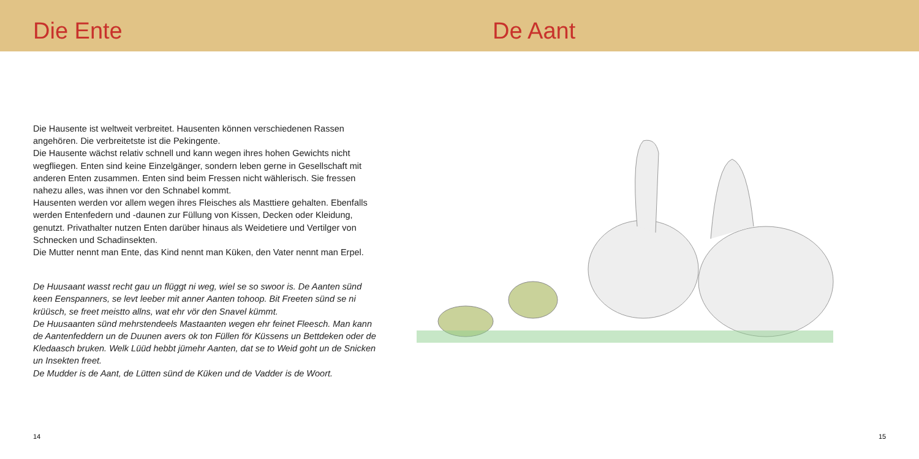Die Ente De Aant
Die Hausente ist weltweit verbreitet. Hausenten können verschiedenen Rassen angehören. Die verbreitetste ist die Pekingente.
Die Hausente wächst relativ schnell und kann wegen ihres hohen Gewichts nicht wegfliegen. Enten sind keine Einzelgänger, sondern leben gerne in Gesellschaft mit anderen Enten zusammen. Enten sind beim Fressen nicht wählerisch. Sie fressen nahezu alles, was ihnen vor den Schnabel kommt.
Hausenten werden vor allem wegen ihres Fleisches als Masttiere gehalten. Ebenfalls werden Entenfedern und -daunen zur Füllung von Kissen, Decken oder Kleidung, genutzt. Privathalter nutzen Enten darüber hinaus als Weidetiere und Vertilger von Schnecken und Schadinsekten.
Die Mutter nennt man Ente, das Kind nennt man Küken, den Vater nennt man Erpel.
De Huusaant wasst recht gau un flüggt ni weg, wiel se so swoor is. De Aanten sünd keen Eenspanners, se levt leeber mit anner Aanten tohoop. Bit Freeten sünd se ni krüüsch, se freet meistto allns, wat ehr vör den Snavel kümmt.
De Huusaanten sünd mehrstendeels Mastaanten wegen ehr feinet Fleesch. Man kann de Aantenfeddern un de Duunen avers ok ton Füllen för Küssens un Bettdeken oder de
Kledaasch bruken. Welk Lüüd hebbt jümehr Aanten, dat se to Weid goht un de Snicken un Insekten freet.
De Mudder is de Aant, de Lütten sünd de Küken und de Vadder is de Woort.
14 15